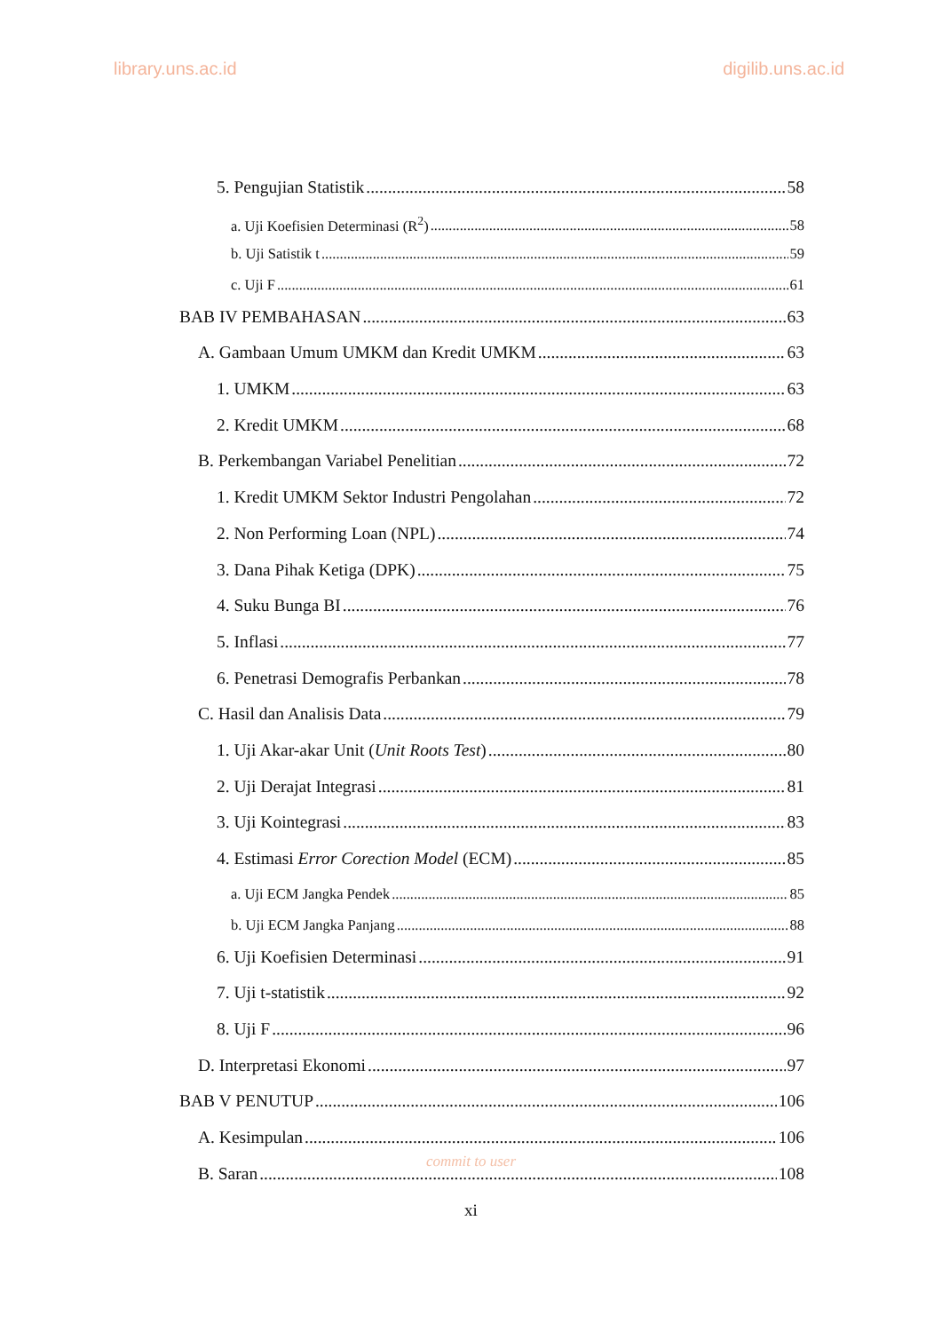library.uns.ac.id digilib.uns.ac.id
5. Pengujian Statistik 58
a. Uji Koefisien Determinasi (R<sup>2</sup>) 58
b. Uji Satistik t 59
c. Uji F 61
BAB IV PEMBAHASAN 63
A. Gambaan Umum UMKM dan Kredit UMKM 63
1. UMKM 63
2. Kredit UMKM 68
B. Perkembangan Variabel Penelitian 72
1. Kredit UMKM Sektor Industri Pengolahan 72
2. Non Performing Loan (NPL) 74
3. Dana Pihak Ketiga (DPK) 75
4. Suku Bunga BI 76
5. Inflasi 77
6. Penetrasi Demografis Perbankan 78
C. Hasil dan Analisis Data 79
1. Uji Akar-akar Unit (Unit Roots Test) 80
2. Uji Derajat Integrasi 81
3. Uji Kointegrasi 83
4. Estimasi Error Corection Model (ECM) 85
a. Uji ECM Jangka Pendek 85
b. Uji ECM Jangka Panjang 88
6. Uji Koefisien Determinasi 91
7. Uji t-statistik 92
8. Uji F 96
D. Interpretasi Ekonomi 97
BAB V PENUTUP 106
A. Kesimpulan 106
B. Saran 108
commit to user
xi